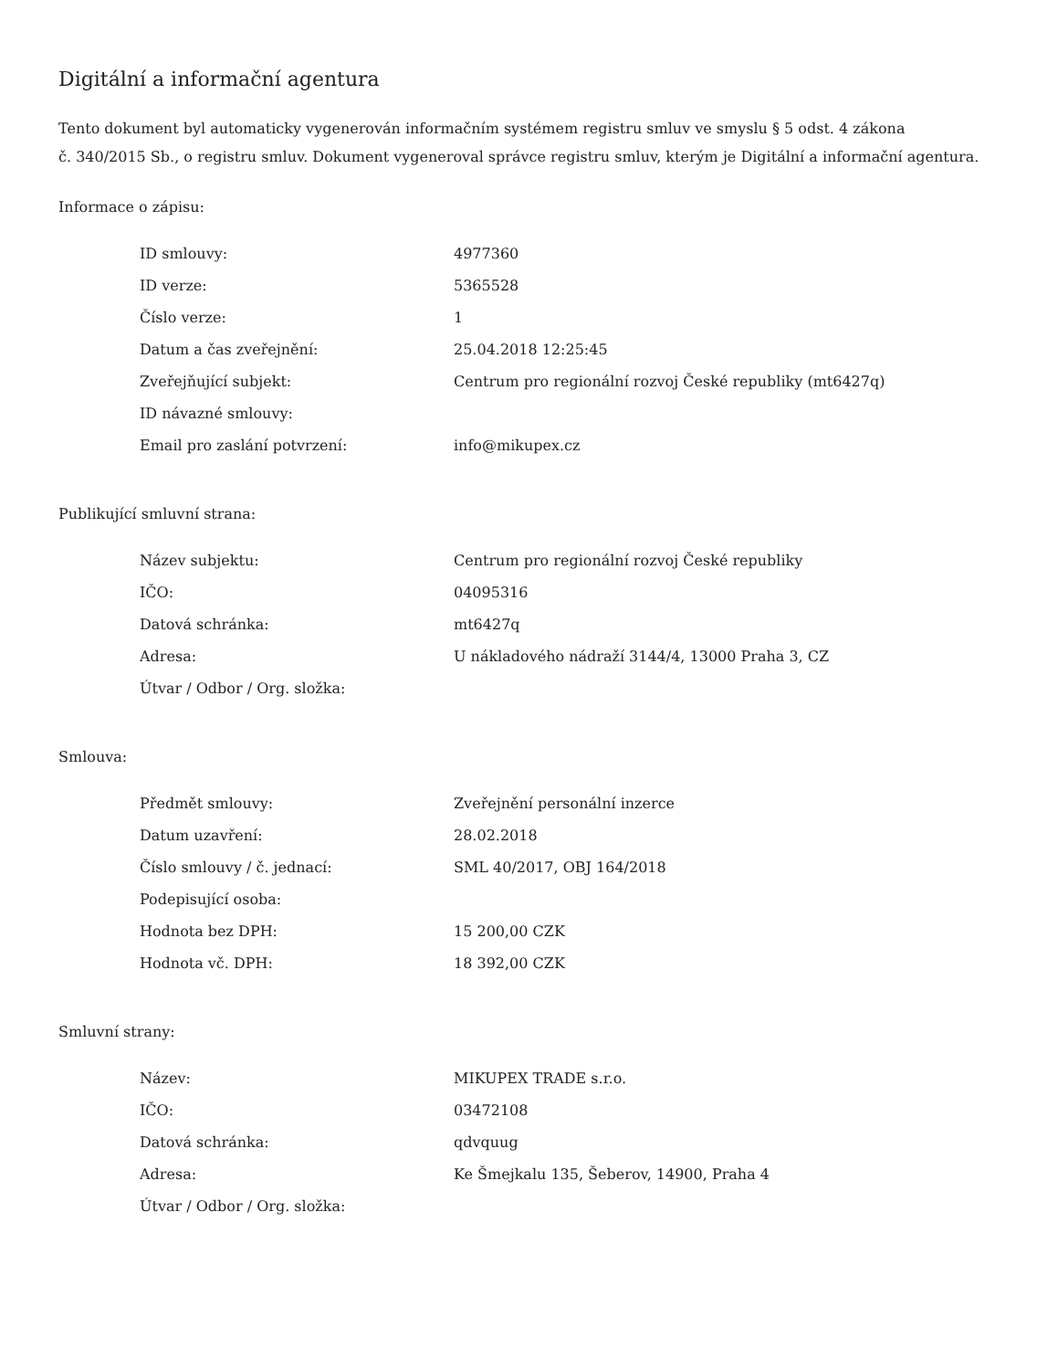Digitální a informační agentura
Tento dokument byl automaticky vygenerován informačním systémem registru smluv ve smyslu § 5 odst. 4 zákona
č. 340/2015 Sb., o registru smluv. Dokument vygeneroval správce registru smluv, kterým je Digitální a informační agentura.
Informace o zápisu:
| ID smlouvy: | 4977360 |
| ID verze: | 5365528 |
| Číslo verze: | 1 |
| Datum a čas zveřejnění: | 25.04.2018 12:25:45 |
| Zveřejňující subjekt: | Centrum pro regionální rozvoj České republiky (mt6427q) |
| ID návazné smlouvy: | |
| Email pro zaslání potvrzení: | info@mikupex.cz |
Publikující smluvní strana:
| Název subjektu: | Centrum pro regionální rozvoj České republiky |
| IČO: | 04095316 |
| Datová schránka: | mt6427q |
| Adresa: | U nákladového nádraží 3144/4, 13000 Praha 3, CZ |
| Útvar / Odbor / Org. složka: | |
Smlouva:
| Předmět smlouvy: | Zveřejnění personální inzerce |
| Datum uzavření: | 28.02.2018 |
| Číslo smlouvy / č. jednací: | SML 40/2017, OBJ 164/2018 |
| Podepisující osoba: | |
| Hodnota bez DPH: | 15 200,00 CZK |
| Hodnota vč. DPH: | 18 392,00 CZK |
Smluvní strany:
| Název: | MIKUPEX TRADE s.r.o. |
| IČO: | 03472108 |
| Datová schránka: | qdvquug |
| Adresa: | Ke Šmejkalu 135, Šeberov, 14900, Praha 4 |
| Útvar / Odbor / Org. složka: | |